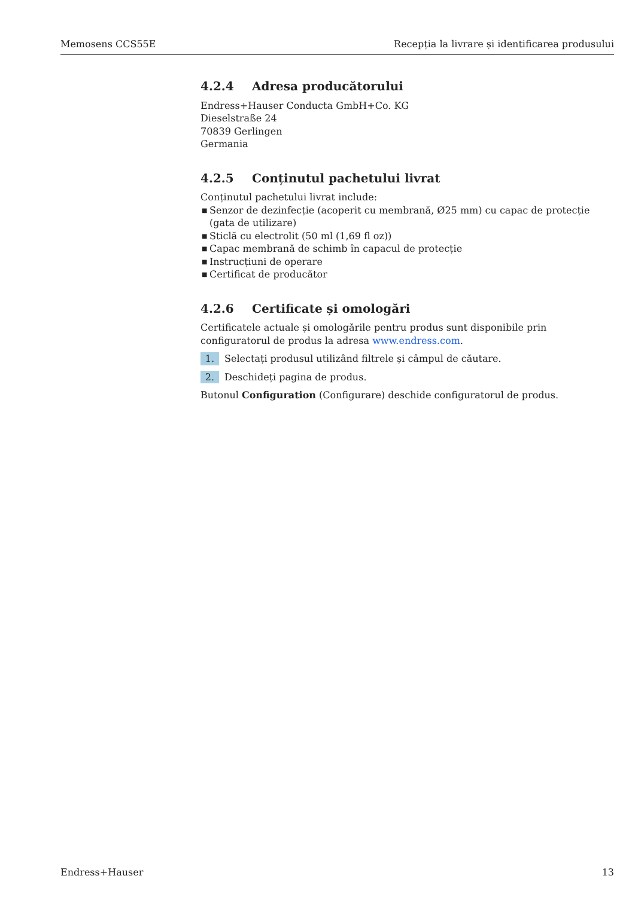Memosens CCS55E Recepția la livrare și identificarea produsului
4.2.4 Adresa producătorului
Endress+Hauser Conducta GmbH+Co. KG
Dieselstraße 24
70839 Gerlingen
Germania
4.2.5 Conținutul pachetului livrat
Conținutul pachetului livrat include:
■ Senzor de dezinfecție (acoperit cu membrană, Ø25 mm) cu capac de protecție (gata de utilizare)
■ Sticlă cu electrolit (50 ml (1,69 fl oz))
■ Capac membrană de schimb în capacul de protecție
■ Instrucțiuni de operare
■ Certificat de producător
4.2.6 Certificate și omologări
Certificatele actuale și omologările pentru produs sunt disponibile prin configuratorul de produs la adresa www.endress.com.
1. Selectați produsul utilizând filtrele și câmpul de căutare.
2. Deschideți pagina de produs.
Butonul Configuration (Configurare) deschide configuratorul de produs.
Endress+Hauser 13